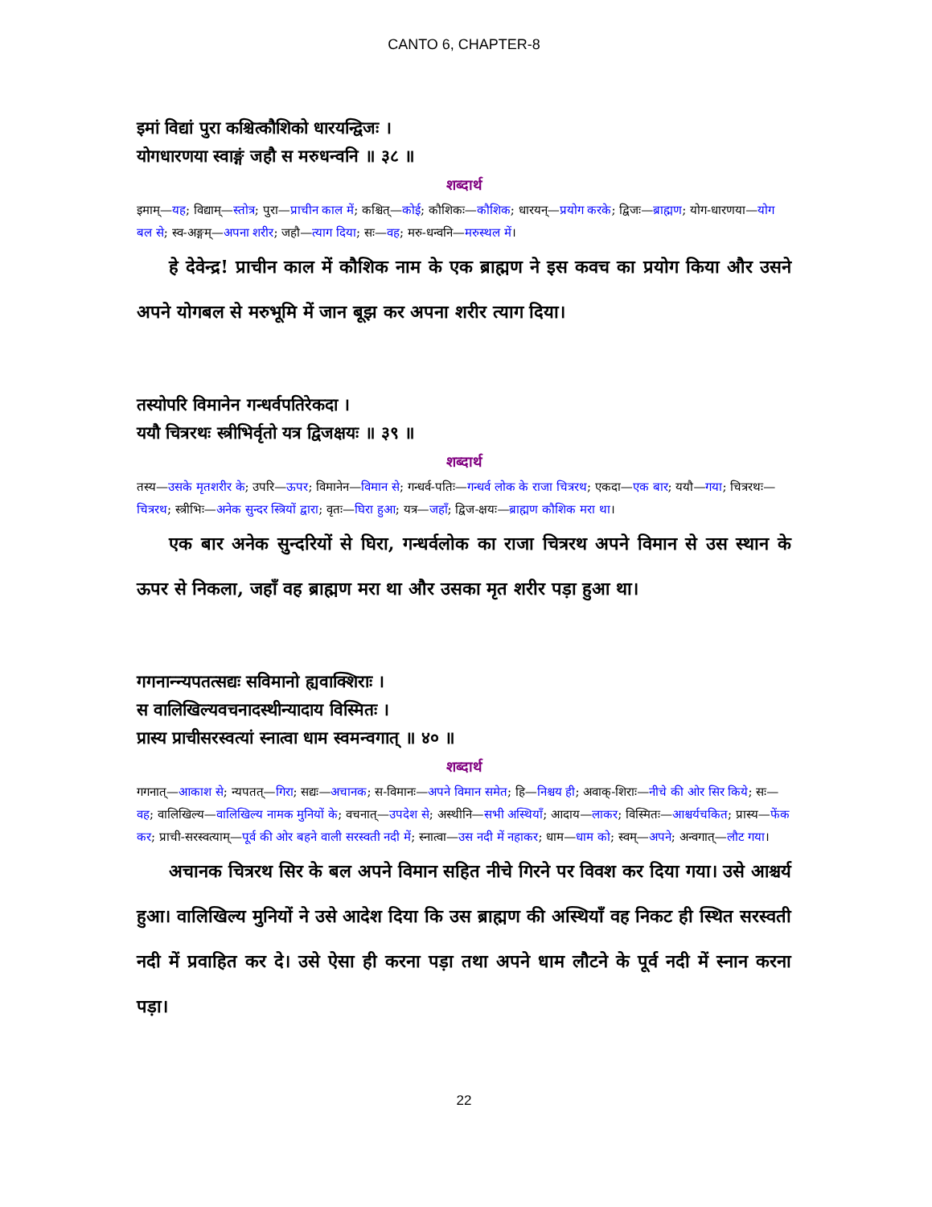CANTO 6, CHAPTER-8
इमां विद्यां पुरा कश्चित्कौशिको धारयन्द्विजः ।
योगधारणया स्वाङ्गं जहौ स मरुधन्वनि ॥ ३८ ॥
शब्दार्थ
इमाम्—यह; विद्याम्—स्तोत्र; पुरा—प्राचीन काल में; कश्चित्—कोई; कौशिकः—कौशिक; धारयन्—प्रयोग करके; द्विजः—ब्राह्मण; योग-धारणया—योग बल से; स्व-अङ्गम्—अपना शरीर; जहौ—त्याग दिया; सः—वह; मरु-धन्वनि—मरुस्थल में।
हे देवेन्द्र! प्राचीन काल में कौशिक नाम के एक ब्राह्मण ने इस कवच का प्रयोग किया और उसने अपने योगबल से मरुभूमि में जान बूझ कर अपना शरीर त्याग दिया।
तस्योपरि विमानेन गन्धर्वपतिरेकदा ।
ययौ चित्ररथः स्त्रीभिर्वृतो यत्र द्विजक्षयः ॥ ३९ ॥
शब्दार्थ
तस्य—उसके मृतशरीर के; उपरि—ऊपर; विमानेन—विमान से; गन्धर्व-पतिः—गन्धर्व लोक के राजा चित्ररथ; एकदा—एक बार; ययौ—गया; चित्ररथः—चित्ररथ; स्त्रीभिः—अनेक सुन्दर स्त्रियों द्वारा; वृतः—घिरा हुआ; यत्र—जहाँ; द्विज-क्षयः—ब्राह्मण कौशिक मरा था।
एक बार अनेक सुन्दरियों से घिरा, गन्धर्वलोक का राजा चित्ररथ अपने विमान से उस स्थान के ऊपर से निकला, जहाँ वह ब्राह्मण मरा था और उसका मृत शरीर पड़ा हुआ था।
गगनान्न्यपतत्सद्यः सविमानो ह्यवाक्शिराः ।
स वालिखिल्यवचनादस्थीन्यादाय विस्मितः ।
प्रास्य प्राचीसरस्वत्यां स्नात्वा धाम स्वमन्वगात् ॥ ४० ॥
शब्दार्थ
गगनात्—आकाश से; न्यपतत्—गिरा; सद्यः—अचानक; स-विमानः—अपने विमान समेत; हि—निश्चय ही; अवाक्-शिराः—नीचे की ओर सिर किये; सः—वह; वालिखिल्य—वालिखिल्य नामक मुनियों के; वचनात्—उपदेश से; अस्थीनि—सभी अस्थियाँ; आदाय—लाकर; विस्मितः—आश्चर्यचकित; प्रास्य—फेंक कर; प्राची-सरस्वत्याम्—पूर्व की ओर बहने वाली सरस्वती नदी में; स्नात्वा—उस नदी में नहाकर; धाम—धाम को; स्वम्—अपने; अन्वगात्—लौट गया।
अचानक चित्ररथ सिर के बल अपने विमान सहित नीचे गिरने पर विवश कर दिया गया। उसे आश्चर्य हुआ। वालिखिल्य मुनियों ने उसे आदेश दिया कि उस ब्राह्मण की अस्थियाँ वह निकट ही स्थित सरस्वती नदी में प्रवाहित कर दे। उसे ऐसा ही करना पड़ा तथा अपने धाम लौटने के पूर्व नदी में स्नान करना पड़ा।
22